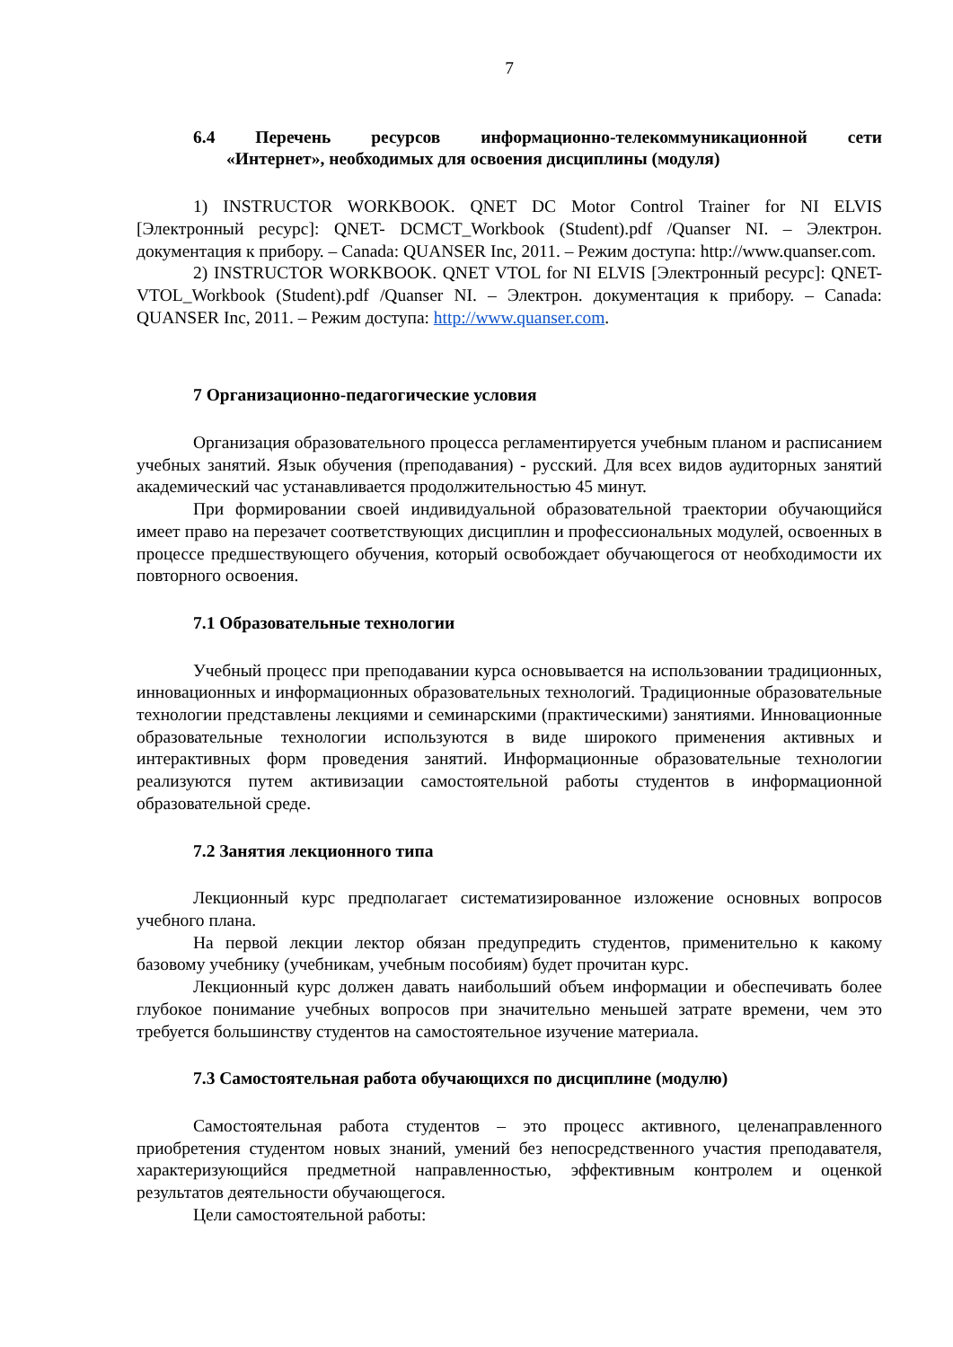7
6.4 Перечень ресурсов информационно-телекоммуникационной сети
«Интернет», необходимых для освоения дисциплины (модуля)
1) INSTRUCTOR WORKBOOK. QNET DC Motor Control Trainer for NI ELVIS [Электронный ресурс]: QNET- DCMCT_Workbook (Student).pdf /Quanser NI. – Электрон. документация к прибору. – Canada: QUANSER Inc, 2011. – Режим доступа: http://www.quanser.com.
2) INSTRUCTOR WORKBOOK. QNET VTOL for NI ELVIS [Электронный ресурс]: QNET- VTOL_Workbook (Student).pdf /Quanser NI. – Электрон. документация к прибору. – Canada: QUANSER Inc, 2011. – Режим доступа: http://www.quanser.com.
7 Организационно-педагогические условия
Организация образовательного процесса регламентируется учебным планом и расписанием учебных занятий. Язык обучения (преподавания) - русский. Для всех видов аудиторных занятий академический час устанавливается продолжительностью 45 минут.
При формировании своей индивидуальной образовательной траектории обучающийся имеет право на перезачет соответствующих дисциплин и профессиональных модулей, освоенных в процессе предшествующего обучения, который освобождает обучающегося от необходимости их повторного освоения.
7.1 Образовательные технологии
Учебный процесс при преподавании курса основывается на использовании традиционных, инновационных и информационных образовательных технологий. Традиционные образовательные технологии представлены лекциями и семинарскими (практическими) занятиями. Инновационные образовательные технологии используются в виде широкого применения активных и интерактивных форм проведения занятий. Информационные образовательные технологии реализуются путем активизации самостоятельной работы студентов в информационной образовательной среде.
7.2 Занятия лекционного типа
Лекционный курс предполагает систематизированное изложение основных вопросов учебного плана.
На первой лекции лектор обязан предупредить студентов, применительно к какому базовому учебнику (учебникам, учебным пособиям) будет прочитан курс.
Лекционный курс должен давать наибольший объем информации и обеспечивать более глубокое понимание учебных вопросов при значительно меньшей затрате времени, чем это требуется большинству студентов на самостоятельное изучение материала.
7.3 Самостоятельная работа обучающихся по дисциплине (модулю)
Самостоятельная работа студентов – это процесс активного, целенаправленного приобретения студентом новых знаний, умений без непосредственного участия преподавателя, характеризующийся предметной направленностью, эффективным контролем и оценкой результатов деятельности обучающегося.
Цели самостоятельной работы: